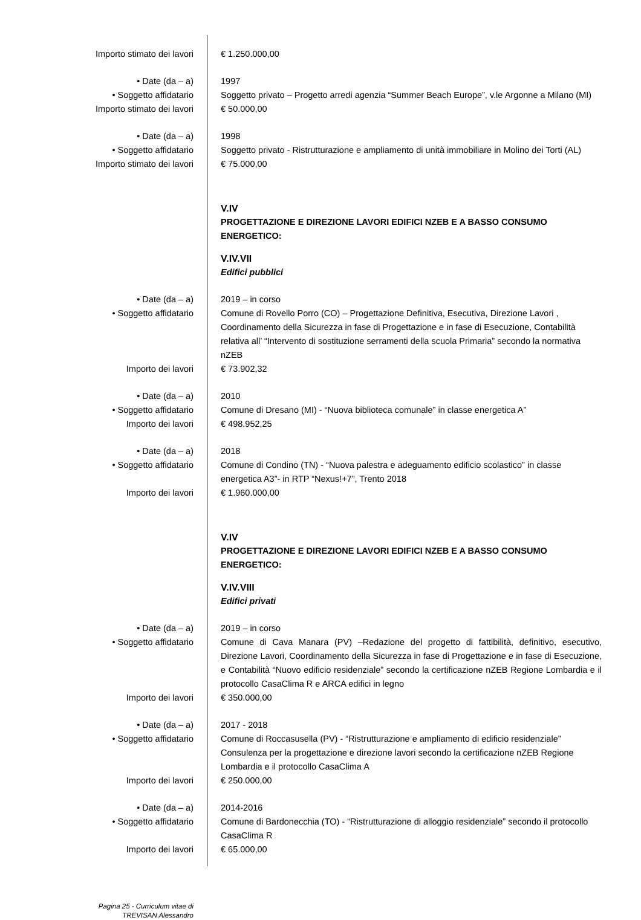Importo stimato dei lavori € 1.250.000,00
• Date (da – a) 1997
• Soggetto affidatario Soggetto privato – Progetto arredi agenzia “Summer Beach Europe”, v.le Argonne a Milano (MI)
Importo stimato dei lavori € 50.000,00
• Date (da – a) 1998
• Soggetto affidatario Soggetto privato - Ristrutturazione e ampliamento di unità immobiliare in Molino dei Torti (AL)
Importo stimato dei lavori € 75.000,00
V.IV
PROGETTAZIONE E DIREZIONE LAVORI EDIFICI NZEB E A BASSO CONSUMO ENERGETICO:
V.IV.VII
Edifici pubblici
• Date (da – a) 2019 – in corso
• Soggetto affidatario Comune di Rovello Porro (CO) – Progettazione Definitiva, Esecutiva, Direzione Lavori , Coordinamento della Sicurezza in fase di Progettazione e in fase di Esecuzione, Contabilità relativa all’ “Intervento di sostituzione serramenti della scuola Primaria” secondo la normativa nZEB
Importo dei lavori € 73.902,32
• Date (da – a) 2010
• Soggetto affidatario Comune di Dresano (MI) - “Nuova biblioteca comunale” in classe energetica A”
Importo dei lavori € 498.952,25
• Date (da – a) 2018
• Soggetto affidatario Comune di Condino (TN) - “Nuova palestra e adeguamento edificio scolastico” in classe energetica A3”- in RTP “Nexus!+7”, Trento 2018
Importo dei lavori € 1.960.000,00
V.IV
PROGETTAZIONE E DIREZIONE LAVORI EDIFICI NZEB E A BASSO CONSUMO ENERGETICO:
V.IV.VIII
Edifici privati
• Date (da – a) 2019 – in corso
• Soggetto affidatario Comune di Cava Manara (PV) –Redazione del progetto di fattibilità, definitivo, esecutivo, Direzione Lavori, Coordinamento della Sicurezza in fase di Progettazione e in fase di Esecuzione, e Contabilità “Nuovo edificio residenziale” secondo la certificazione nZEB Regione Lombardia e il protocollo CasaClima R e ARCA edifici in legno
Importo dei lavori € 350.000,00
• Date (da – a) 2017 - 2018
• Soggetto affidatario Comune di Roccasusella (PV) - “Ristrutturazione e ampliamento di edificio residenziale” Consulenza per la progettazione e direzione lavori secondo la certificazione nZEB Regione Lombardia e il protocollo CasaClima A
Importo dei lavori € 250.000,00
• Date (da – a) 2014-2016
• Soggetto affidatario Comune di Bardonecchia (TO) - “Ristrutturazione di alloggio residenziale” secondo il protocollo CasaClima R
Importo dei lavori € 65.000,00
Pagina 25 - Curriculum vitae di
TREVISAN Alessandro